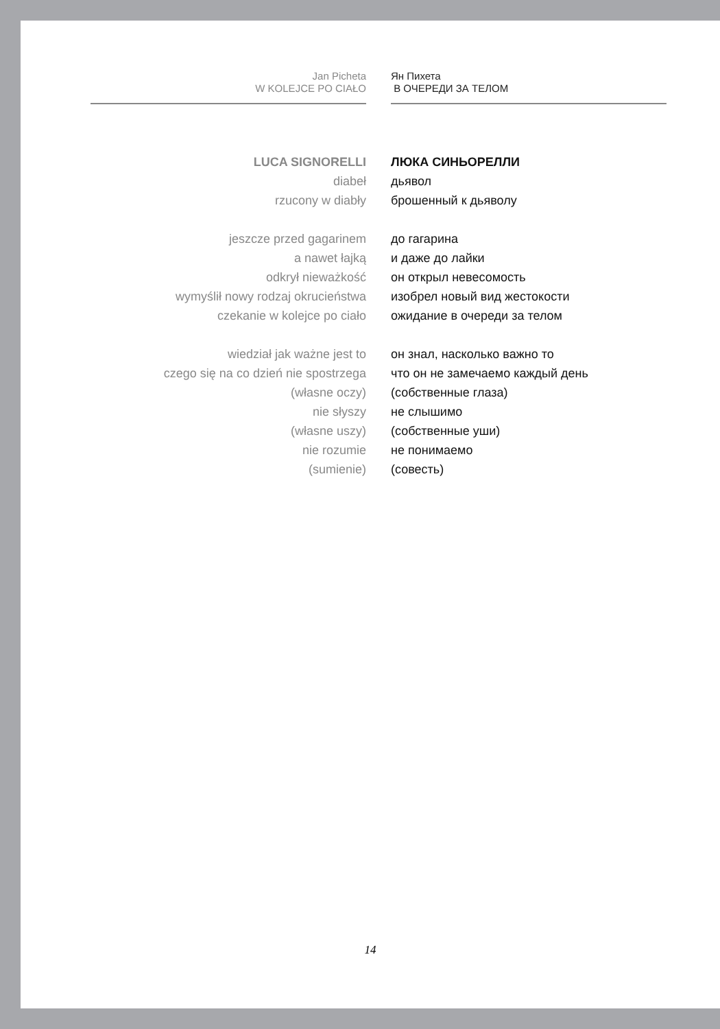Jan Picheta
W KOLEJCE PO CIAŁO
Ян Пихета
В ОЧЕРЕДИ ЗА ТЕЛОМ
LUCA SIGNORELLI
diabeł
rzucony w diabły
jeszcze przed gagarinem
a nawet łajką
odkrył nieważkość
wymyślił nowy rodzaj okrucieństwa
czekanie w kolejce po ciało
wiedział jak ważne jest to
czego się na co dzień nie spostrzega
(własne oczy)
nie słyszy
(własne uszy)
nie rozumie
(sumienie)
ЛЮКА СИНЬОРЕЛЛИ
дьявол
брошенный к дьяволу
до гагарина
и даже до лайки
он открыл невесомость
изобрел новый вид жестокости
ожидание в очереди за телом
он знал, насколько важно то
что он не замечаемо каждый день
(собственные глаза)
не слышимо
(собственные уши)
не понимаемо
(совесть)
14